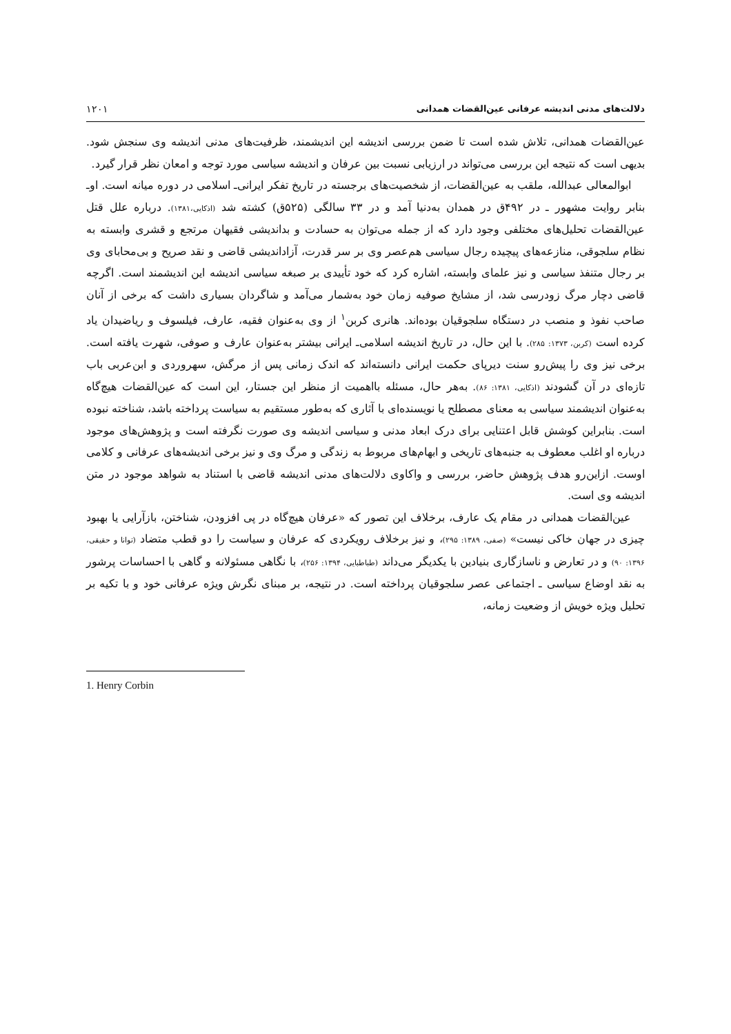دلالت‌های مدنی اندیشه عرفانی عین‌القضات همدانی ۱۲۰۱
عین‌القضات همدانی، تلاش شده است تا ضمن بررسی اندیشه این اندیشمند، ظرفیت‌های مدنی اندیشه وی سنجش شود. بدیهی است که نتیجه این بررسی می‌تواند در ارزیابی نسبت بین عرفان و اندیشه سیاسی مورد توجه و امعان نظر قرار گیرد.
ابوالمعالی عبدالله، ملقب به عین‌القضات، از شخصیت‌های برجسته در تاریخ تفکر ایرانی‌ـ اسلامی در دوره میانه است. او‌ـ بنابر روایت مشهور ـ در ۴۹۲ق در همدان به‌دنیا آمد و در ۳۳ سالگی (۵۲۵ق) کشته شد (اذکایی،۱۳۸۱). درباره علل قتل عین‌القضات تحلیل‌های مختلفی وجود دارد که از جمله می‌توان به حسادت و بداندیشی فقیهان مرتجع و قشری وابسته به نظام سلجوقی، منازعه‌های پیچیده رجال سیاسی هم‌عصر وی بر سر قدرت، آزاداندیشی قاضی و نقد صریح و بی‌محابای وی بر رجال متنفذ سیاسی و نیز علمای وابسته، اشاره کرد که خود تأییدی بر صبغه سیاسی اندیشه این اندیشمند است. اگرچه قاضی دچار مرگ زودرسی شد، از مشایخ صوفیه زمان خود به‌شمار می‌آمد و شاگردان بسیاری داشت که برخی از آنان صاحب نفوذ و منصب در دستگاه سلجوقیان بوده‌اند. هانری کربن<sup>۱</sup> از وی به‌عنوان فقیه، عارف، فیلسوف و ریاضیدان یاد کرده است (کربن، ۱۳۷۳: ۲۸۵). با این حال، در تاریخ اندیشه اسلامی‌ـ ایرانی بیشتر به‌عنوان عارف و صوفی، شهرت یافته است. برخی نیز وی را پیش‌رو سنت دیرپای حکمت ایرانی دانسته‌اند که اندک زمانی پس از مرگش، سهروردی و ابن‌عربی باب تازه‌ای در آن گشودند (اذکایی، ۱۳۸۱: ۸۶). به‌هر حال، مسئله بااهمیت از منظر این جستار، این است که عین‌القضات هیچ‌گاه به‌عنوان اندیشمند سیاسی به معنای مصطلح یا نویسنده‌ای با آثاری که به‌طور مستقیم به سیاست پرداخته باشد، شناخته نبوده است. بنابراین کوشش قابل اعتنایی برای درک ابعاد مدنی و سیاسی اندیشه وی صورت نگرفته است و پژوهش‌های موجود درباره او اغلب معطوف به جنبه‌های تاریخی و ابهام‌های مربوط به زندگی و مرگ وی و نیز برخی اندیشه‌های عرفانی و کلامی اوست. ازاین‌رو هدف پژوهش حاضر، بررسی و واکاوی دلالت‌های مدنی اندیشه قاضی با استناد به شواهد موجود در متن اندیشه وی است.
عین‌القضات همدانی در مقام یک عارف، برخلاف این تصور که «عرفان هیچ‌گاه در پی افزودن، شناختن، بازآرایی یا بهبود چیزی در جهان خاکی نیست» (صفی، ۱۳۸۹: ۲۹۵)، و نیز برخلاف رویکردی که عرفان و سیاست را دو قطب متضاد (توانا و حقیقی، ۱۳۹۶: ۹۰) و در تعارض و ناسازگاری بنیادین با یکدیگر می‌داند (طباطبایی، ۱۳۹۴: ۲۵۶)، با نگاهی مسئولانه و گاهی با احساسات پرشور به نقد اوضاع سیاسی ـ اجتماعی عصر سلجوقیان پرداخته است. در نتیجه، بر مبنای نگرش ویژه عرفانی خود و با تکیه بر تحلیل ویژه خویش از وضعیت زمانه،
1. Henry Corbin